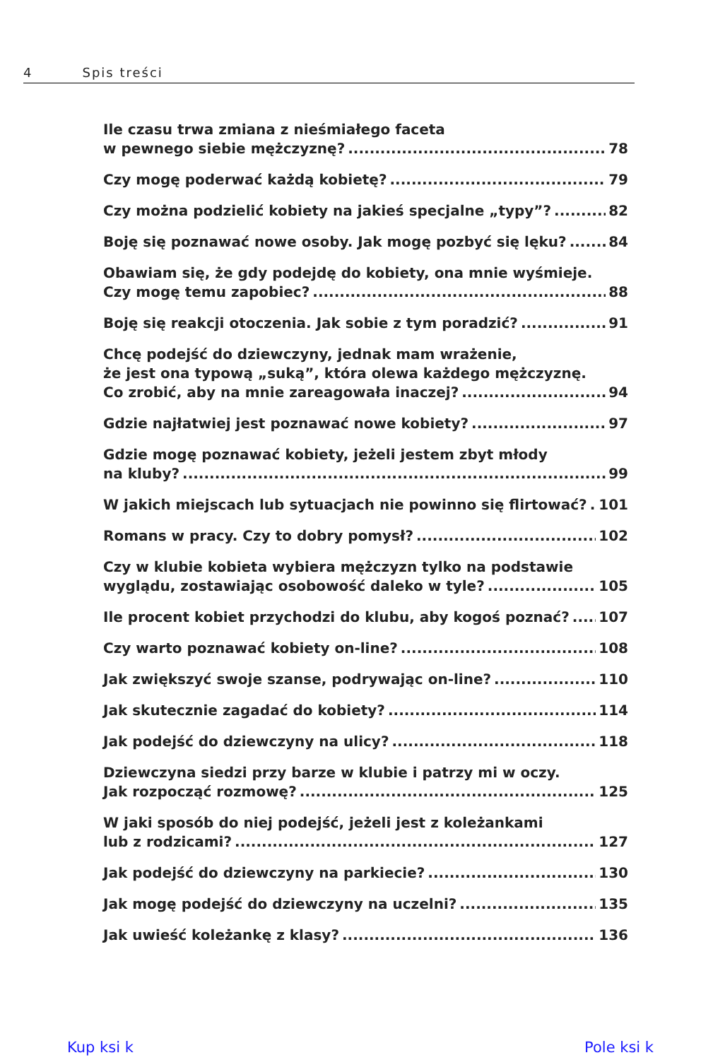4 Spis treści
Ile czasu trwa zmiana z nieśmiałego faceta
w pewnego siebie mężczyznę? 78
Czy mogę poderwać każdą kobietę? 79
Czy można podzielić kobiety na jakieś specjalne „typy”? 82
Boję się poznawać nowe osoby. Jak mogę pozbyć się lęku? 84
Obawiam się, że gdy podejdę do kobiety, ona mnie wyśmieje.
Czy mogę temu zapobiec? 88
Boję się reakcji otoczenia. Jak sobie z tym poradzić? 91
Chcę podejść do dziewczyny, jednak mam wrażenie,
że jest ona typową „suką”, która olewa każdego mężczyznę.
Co zrobić, aby na mnie zareagowała inaczej? 94
Gdzie najłatwiej jest poznawać nowe kobiety? 97
Gdzie mogę poznawać kobiety, jeżeli jestem zbyt młody
na kluby? 99
W jakich miejscach lub sytuacjach nie powinno się flirtować? 101
Romans w pracy. Czy to dobry pomysł? 102
Czy w klubie kobieta wybiera mężczyzn tylko na podstawie
wyglądu, zostawiając osobowość daleko w tyle? 105
Ile procent kobiet przychodzi do klubu, aby kogoś poznać? 107
Czy warto poznawać kobiety on-line? 108
Jak zwiększyć swoje szanse, podrywając on-line? 110
Jak skutecznie zagadać do kobiety? 114
Jak podejść do dziewczyny na ulicy? 118
Dziewczyna siedzi przy barze w klubie i patrzy mi w oczy.
Jak rozpocząć rozmowę? 125
W jaki sposób do niej podejść, jeżeli jest z koleżankami
lub z rodzicami? 127
Jak podejść do dziewczyny na parkiecie? 130
Jak mogę podejść do dziewczyny na uczelni? 135
Jak uwieść koleżankę z klasy? 136
Kup ksi k Pole ksi k